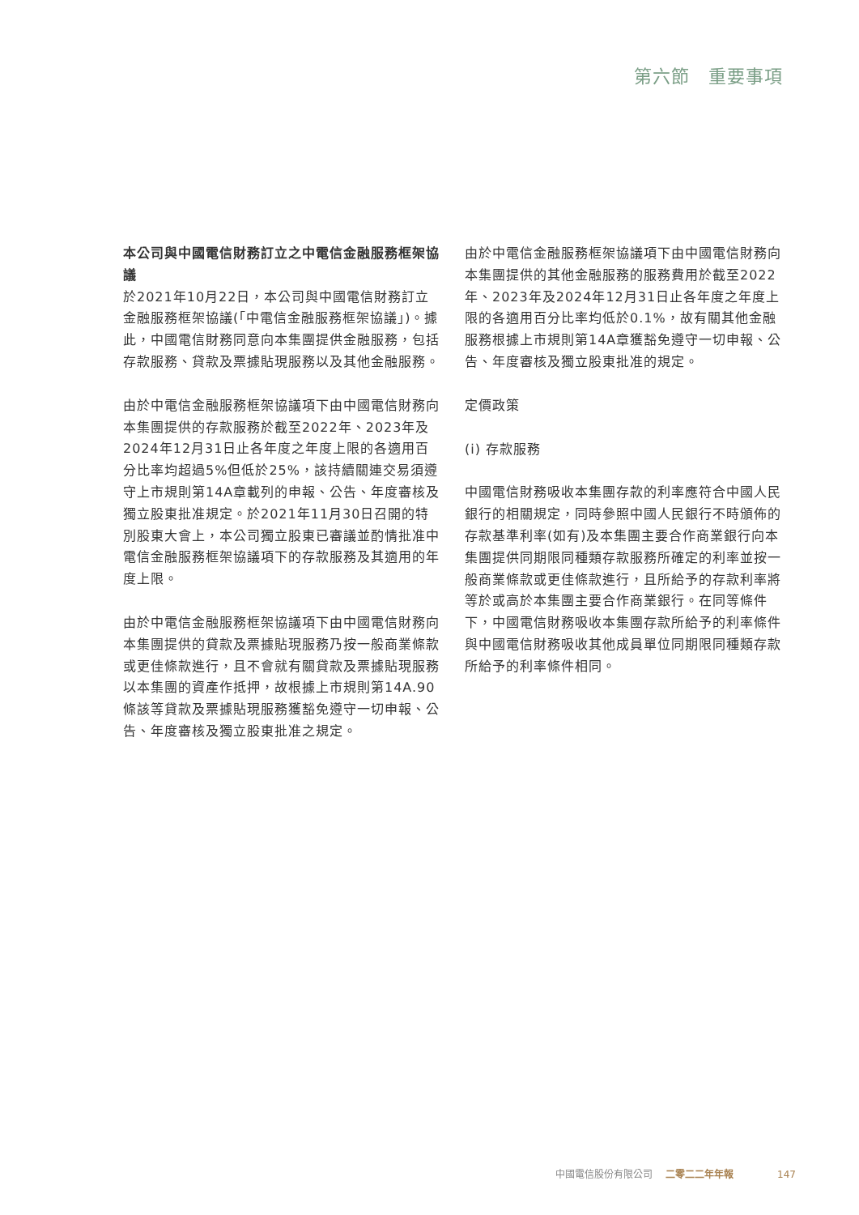第六節　重要事項
本公司與中國電信財務訂立之中電信金融服務框架協議
於2021年10月22日，本公司與中國電信財務訂立金融服務框架協議(「中電信金融服務框架協議」)。據此，中國電信財務同意向本集團提供金融服務，包括存款服務、貸款及票據貼現服務以及其他金融服務。
由於中電信金融服務框架協議項下由中國電信財務向本集團提供的存款服務於截至2022年、2023年及2024年12月31日止各年度之年度上限的各適用百分比率均超過5%但低於25%，該持續關連交易須遵守上市規則第14A章載列的申報、公告、年度審核及獨立股東批准規定。於2021年11月30日召開的特別股東大會上，本公司獨立股東已審議並酌情批准中電信金融服務框架協議項下的存款服務及其適用的年度上限。
由於中電信金融服務框架協議項下由中國電信財務向本集團提供的貸款及票據貼現服務乃按一般商業條款或更佳條款進行，且不會就有關貸款及票據貼現服務以本集團的資產作抵押，故根據上市規則第14A.90條該等貸款及票據貼現服務獲豁免遵守一切申報、公告、年度審核及獨立股東批准之規定。
由於中電信金融服務框架協議項下由中國電信財務向本集團提供的其他金融服務的服務費用於截至2022年、2023年及2024年12月31日止各年度之年度上限的各適用百分比率均低於0.1%，故有關其他金融服務根據上市規則第14A章獲豁免遵守一切申報、公告、年度審核及獨立股東批准的規定。
定價政策
(i) 存款服務
中國電信財務吸收本集團存款的利率應符合中國人民銀行的相關規定，同時參照中國人民銀行不時頒佈的存款基準利率(如有)及本集團主要合作商業銀行向本集團提供同期限同種類存款服務所確定的利率並按一般商業條款或更佳條款進行，且所給予的存款利率將等於或高於本集團主要合作商業銀行。在同等條件下，中國電信財務吸收本集團存款所給予的利率條件與中國電信財務吸收其他成員單位同期限同種類存款所給予的利率條件相同。
中國電信股份有限公司 二零二二年年報 147